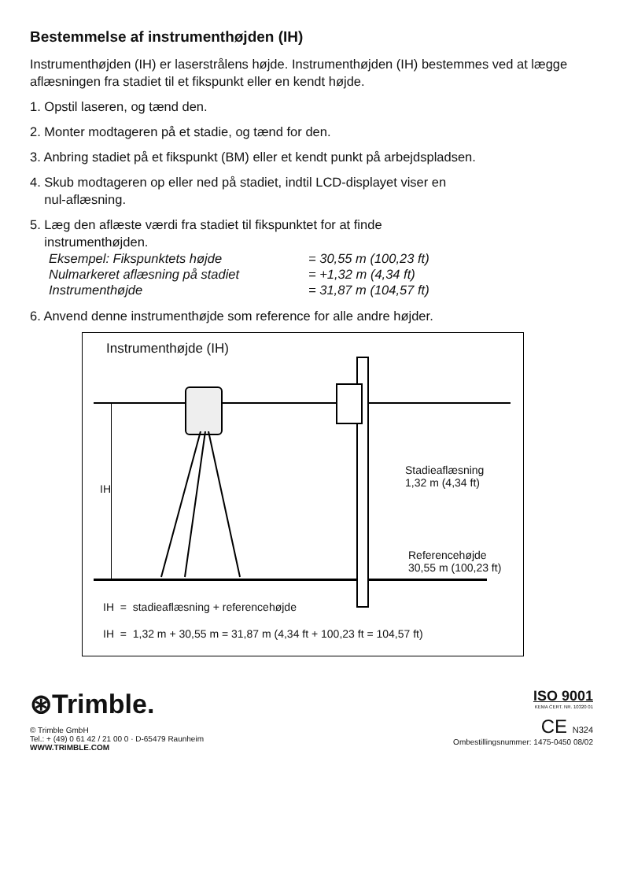Bestemmelse af instrumenthøjden (IH)
Instrumenthøjden (IH) er laserstrålens højde. Instrumenthøjden (IH) bestemmes ved at lægge aflæsningen fra stadiet til et fikspunkt eller en kendt højde.
1. Opstil laseren, og tænd den.
2. Monter modtageren på et stadie, og tænd for den.
3. Anbring stadiet på et fikspunkt (BM) eller et kendt punkt på arbejdspladsen.
4. Skub modtageren op eller ned på stadiet, indtil LCD-displayet viser en
nul-aflæsning.
5. Læg den aflæste værdi fra stadiet til fikspunktet for at finde
instrumenthøjden.
Eksempel: Fikspunktets højde = 30,55 m (100,23 ft) Nulmarkeret aflæsning på stadiet = +1,32 m (4,34 ft) Instrumenthøjde = 31,87 m (104,57 ft)
6. Anvend denne instrumenthøjde som reference for alle andre højder.
Instrumenthøjde (IH)
IH
Stadieaflæsning
1,32 m (4,34 ft)
Referencehøjde
30,55 m (100,23 ft)
IH = stadieaflæsning + referencehøjde
IH = 1,32 m + 30,55 m = 31,87 m (4,34 ft + 100,23 ft = 104,57 ft)
⊛Trimble.
© Trimble GmbH
Tel.: + (49) 0 61 42 / 21 00 0 · D-65479 Raunheim
WWW.TRIMBLE.COM
ISO 9001
KEMA CERT. NR. 10320 01
CE N324
Ombestillingsnummer: 1475-0450 08/02